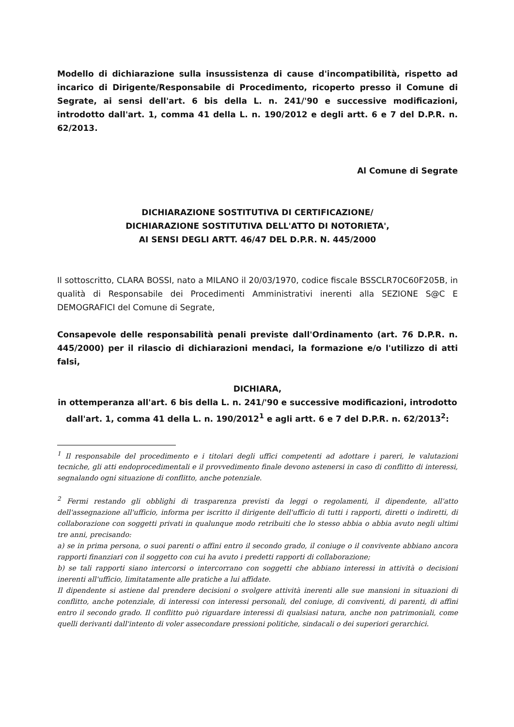Modello di dichiarazione sulla insussistenza di cause d'incompatibilità, rispetto ad incarico di Dirigente/Responsabile di Procedimento, ricoperto presso il Comune di Segrate, ai sensi dell'art. 6 bis della L. n. 241/'90 e successive modificazioni, introdotto dall'art. 1, comma 41 della L. n. 190/2012 e degli artt. 6 e 7 del D.P.R. n. 62/2013.
Al Comune di Segrate
DICHIARAZIONE SOSTITUTIVA DI CERTIFICAZIONE/
DICHIARAZIONE SOSTITUTIVA DELL'ATTO DI NOTORIETA',
AI SENSI DEGLI ARTT. 46/47 DEL D.P.R. N. 445/2000
Il sottoscritto, CLARA BOSSI, nato a MILANO il 20/03/1970, codice fiscale BSSCLR70C60F205B, in qualità di Responsabile dei Procedimenti Amministrativi inerenti alla SEZIONE S@C E DEMOGRAFICI del Comune di Segrate,
Consapevole delle responsabilità penali previste dall'Ordinamento (art. 76 D.P.R. n. 445/2000) per il rilascio di dichiarazioni mendaci, la formazione e/o l'utilizzo di atti falsi,
DICHIARA,
in ottemperanza all'art. 6 bis della L. n. 241/'90 e successive modificazioni, introdotto dall'art. 1, comma 41 della L. n. 190/2012<sup>1</sup> e agli artt. 6 e 7 del D.P.R. n. 62/2013<sup>2</sup>:
<sup>1</sup> Il responsabile del procedimento e i titolari degli uffici competenti ad adottare i pareri, le valutazioni tecniche, gli atti endoprocedimentali e il provvedimento finale devono astenersi in caso di conflitto di interessi, segnalando ogni situazione di conflitto, anche potenziale.
<sup>2</sup> Fermi restando gli obblighi di trasparenza previsti da leggi o regolamenti, il dipendente, all'atto dell'assegnazione all'ufficio, informa per iscritto il dirigente dell'ufficio di tutti i rapporti, diretti o indiretti, di collaborazione con soggetti privati in qualunque modo retribuiti che lo stesso abbia o abbia avuto negli ultimi tre anni, precisando:
a) se in prima persona, o suoi parenti o affini entro il secondo grado, il coniuge o il convivente abbiano ancora rapporti finanziari con il soggetto con cui ha avuto i predetti rapporti di collaborazione;
b) se tali rapporti siano intercorsi o intercorrano con soggetti che abbiano interessi in attività o decisioni inerenti all'ufficio, limitatamente alle pratiche a lui affidate.
Il dipendente si astiene dal prendere decisioni o svolgere attività inerenti alle sue mansioni in situazioni di conflitto, anche potenziale, di interessi con interessi personali, del coniuge, di conviventi, di parenti, di affini entro il secondo grado. Il conflitto può riguardare interessi di qualsiasi natura, anche non patrimoniali, come quelli derivanti dall'intento di voler assecondare pressioni politiche, sindacali o dei superiori gerarchici.